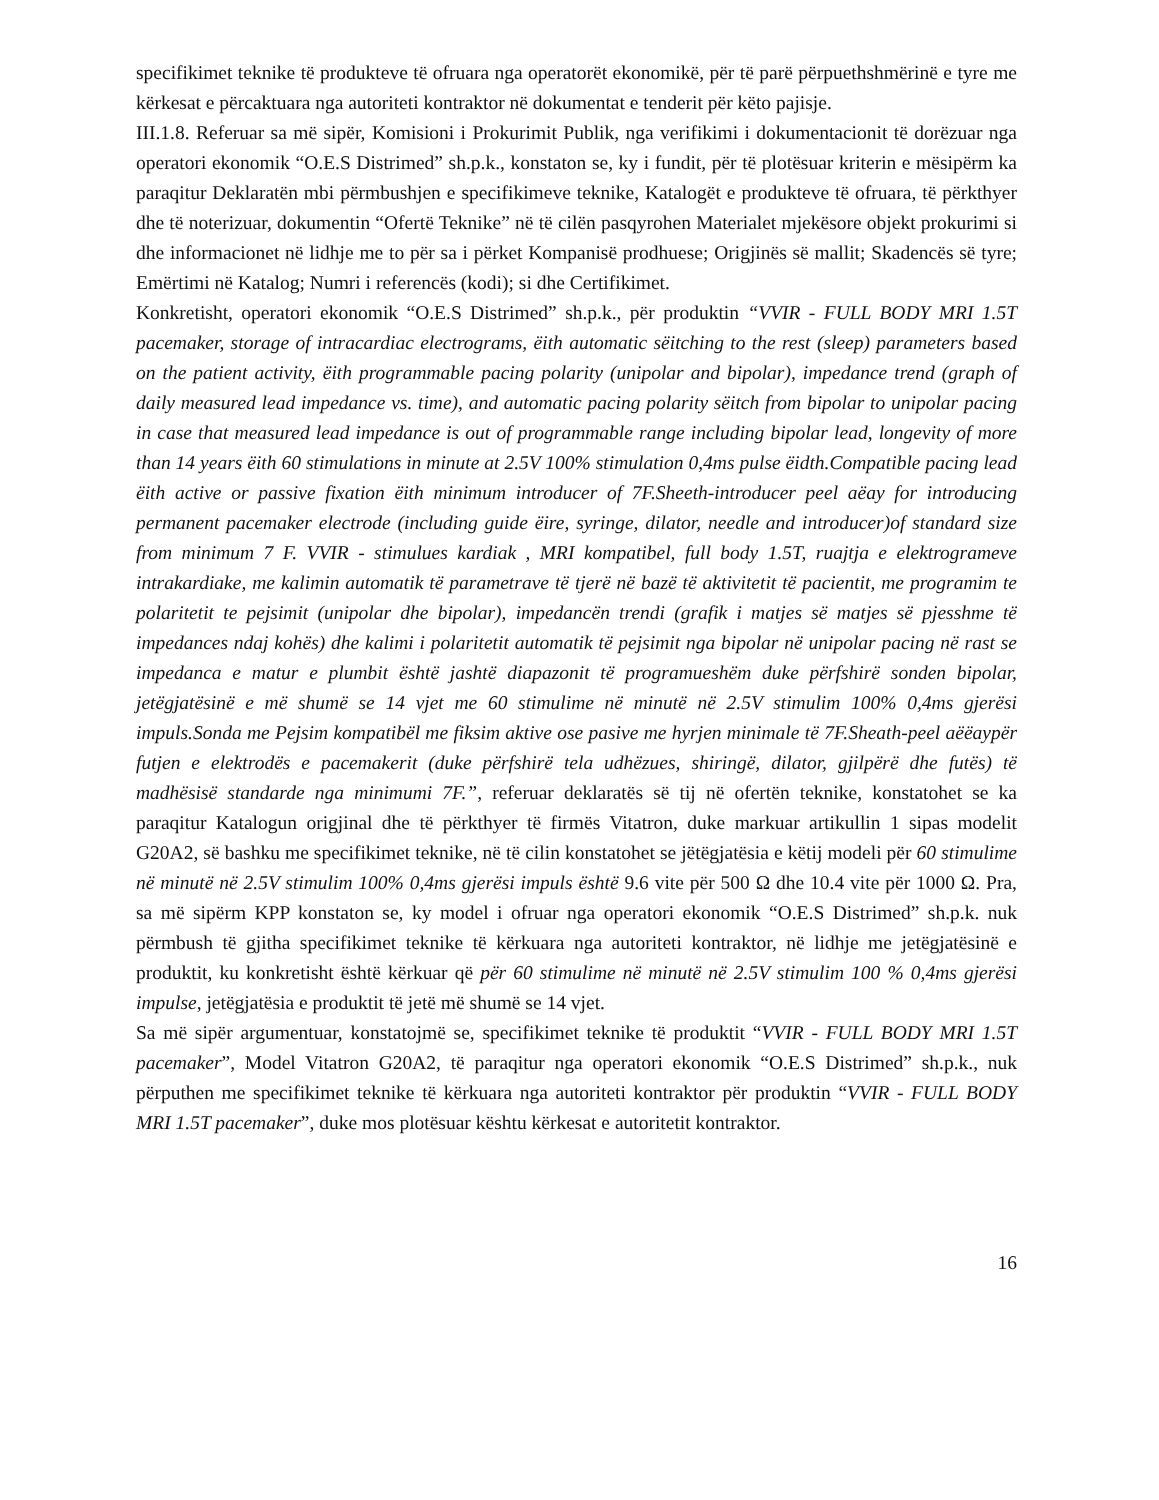specifikimet teknike të produkteve të ofruara nga operatorët ekonomikë, për të parë përpuethshmërinë e tyre me kërkesat e përcaktuara nga autoriteti kontraktor në dokumentat e tenderit për këto pajisje.
III.1.8. Referuar sa më sipër, Komisioni i Prokurimit Publik, nga verifikimi i dokumentacionit të dorëzuar nga operatori ekonomik “O.E.S Distrimed” sh.p.k., konstaton se, ky i fundit, për të plotësuar kriterin e mësipërm ka paraqitur Deklaratën mbi përmbushjen e specifikimeve teknike, Katalogët e produkteve të ofruara, të përkthyer dhe të noterizuar, dokumentin “Ofertë Teknike” në të cilën pasqyrohen Materialet mjekësore objekt prokurimi si dhe informacionet në lidhje me to për sa i përket Kompanisë prodhuese; Origjinës së mallit; Skadencës së tyre; Emërtimi në Katalog; Numri i referencës (kodi); si dhe Certifikimet.
Konkretisht, operatori ekonomik “O.E.S Distrimed” sh.p.k., për produktin “VVIR - FULL BODY MRI 1.5T pacemaker, storage of intracardiac electrograms, ëith automatic sëitching to the rest (sleep) parameters based on the patient activity, ëith programmable pacing polarity (unipolar and bipolar), impedance trend (graph of daily measured lead impedance vs. time), and automatic pacing polarity sëitch from bipolar to unipolar pacing in case that measured lead impedance is out of programmable range including bipolar lead, longevity of more than 14 years ëith 60 stimulations in minute at 2.5V 100% stimulation 0,4ms pulse ëidth.Compatible pacing lead ëith active or passive fixation ëith minimum introducer of 7F.Sheeth-introducer peel aëay for introducing permanent pacemaker electrode (including guide ëire, syringe, dilator, needle and introducer)of standard size from minimum 7 F. VVIR - stimulues kardiak , MRI kompatibel, full body 1.5T, ruajtja e elektrogrameve intrakardiake, me kalimin automatik të parametrave të tjerë në bazë të aktivitetit të pacientit, me programim te polaritetit te pejsimit (unipolar dhe bipolar), impedancën trendi (grafik i matjes së matjes së pjesshme të impedances ndaj kohës) dhe kalimi i polaritetit automatik të pejsimit nga bipolar në unipolar pacing në rast se impedanca e matur e plumbit është jashtë diapazonit të programueshëm duke përfshirë sonden bipolar, jetëgjatësinë e më shumë se 14 vjet me 60 stimulime në minutë në 2.5V stimulim 100% 0,4ms gjerësi impuls.Sonda me Pejsim kompatibël me fiksim aktive ose pasive me hyrjen minimale të 7F.Sheath-peel aëëaypër futjen e elektrodës e pacemakerit (duke përfshirë tela udhëzues, shiringë, dilator, gjilpërë dhe futës) të madhësisë standarde nga minimumi 7F.”, referuar deklaratës së tij në ofertën teknike, konstatohet se ka paraqitur Katalogun origjinal dhe të përkthyer të firmës Vitatron, duke markuar artikullin 1 sipas modelit G20A2, së bashku me specifikimet teknike, në të cilin konstatohet se jëtëgjatësia e këtij modeli për 60 stimulime në minutë në 2.5V stimulim 100% 0,4ms gjerësi impuls është 9.6 vite për 500 Ω dhe 10.4 vite për 1000 Ω. Pra, sa më sipërm KPP konstaton se, ky model i ofruar nga operatori ekonomik “O.E.S Distrimed” sh.p.k. nuk përmbush të gjitha specifikimet teknike të kërkuara nga autoriteti kontraktor, në lidhje me jetëgjatësinë e produktit, ku konkretisht është kërkuar që për 60 stimulime në minutë në 2.5V stimulim 100 % 0,4ms gjerësi impulse, jetëgjatësia e produktit të jetë më shumë se 14 vjet.
Sa më sipër argumentuar, konstatojmë se, specifikimet teknike të produktit “VVIR - FULL BODY MRI 1.5T pacemaker”, Model Vitatron G20A2, të paraqitur nga operatori ekonomik “O.E.S Distrimed” sh.p.k., nuk përputhen me specifikimet teknike të kërkuara nga autoriteti kontraktor për produktin “VVIR - FULL BODY MRI 1.5T pacemaker”, duke mos plotësuar kështu kërkesat e autoritetit kontraktor.
16